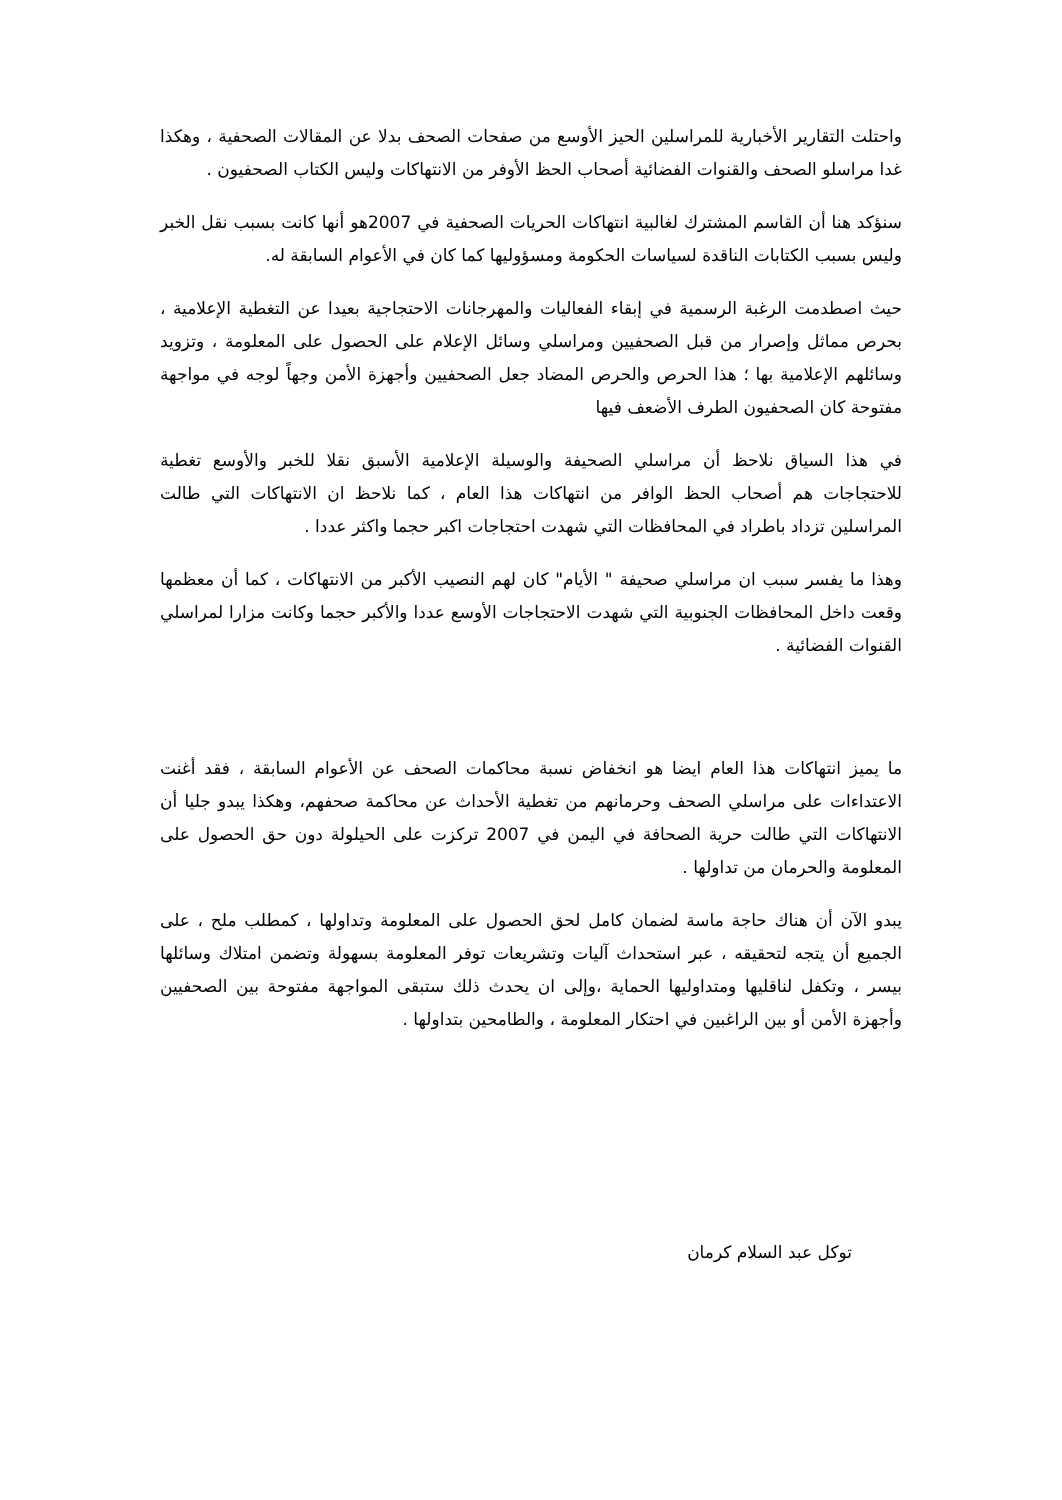واحتلت التقارير الأخبارية للمراسلين الحيز الأوسع من صفحات الصحف بدلا عن المقالات الصحفية ، وهكذا غدا مراسلو الصحف والقنوات الفضائية أصحاب الحظ الأوفر من الانتهاكات وليس الكتاب الصحفيون .
سنؤكد هنا أن القاسم المشترك لغالبية انتهاكات الحريات الصحفية في 2007هو أنها كانت بسبب نقل الخبر وليس بسبب الكتابات الناقدة لسياسات الحكومة ومسؤوليها كما كان في الأعوام السابقة له.
حيث اصطدمت الرغبة الرسمية في إبقاء الفعاليات والمهرجانات الاحتجاجية بعيدا عن التغطية الإعلامية ، بحرص مماثل وإصرار من قبل الصحفيين ومراسلي وسائل الإعلام على الحصول على المعلومة ، وتزويد وسائلهم الإعلامية بها ؛ هذا الحرص والحرص المضاد جعل الصحفيين وأجهزة الأمن وجهاً لوجه في مواجهة مفتوحة كان الصحفيون الطرف الأضعف فيها
في هذا السياق نلاحظ أن مراسلي الصحيفة والوسيلة الإعلامية الأسبق نقلا للخبر والأوسع تغطية للاحتجاجات هم أصحاب الحظ الوافر من انتهاكات هذا العام ، كما نلاحظ ان الانتهاكات التي طالت المراسلين تزداد باطراد في المحافظات التي شهدت احتجاجات اكبر حجما واكثر عددا .
وهذا ما يفسر سبب ان مراسلي صحيفة " الأيام" كان لهم النصيب الأكبر من الانتهاكات ، كما أن معظمها وقعت داخل المحافظات الجنوبية التي شهدت الاحتجاجات الأوسع عددا والأكبر حجما وكانت مزارا لمراسلي القنوات الفضائية .
ما يميز انتهاكات هذا العام ايضا هو انخفاض نسبة محاكمات الصحف عن الأعوام السابقة ، فقد أغنت الاعتداءات على مراسلي الصحف وحرمانهم من تغطية الأحداث عن محاكمة صحفهم، وهكذا يبدو جليا أن الانتهاكات التي طالت حرية الصحافة في اليمن في 2007 تركزت على الحيلولة دون حق الحصول على المعلومة والحرمان من تداولها .
يبدو الآن أن هناك حاجة ماسة لضمان كامل لحق الحصول على المعلومة وتداولها ، كمطلب ملح ، على الجميع أن يتجه لتحقيقه ، عبر استحداث آليات وتشريعات توفر المعلومة بسهولة وتضمن امتلاك وسائلها بيسر ، وتكفل لناقليها ومتداوليها الحماية ،وإلى ان يحدث ذلك ستبقى المواجهة مفتوحة بين الصحفيين وأجهزة الأمن أو بين الراغبين في احتكار المعلومة ، والطامحين بتداولها .
توكل عبد السلام كرمان